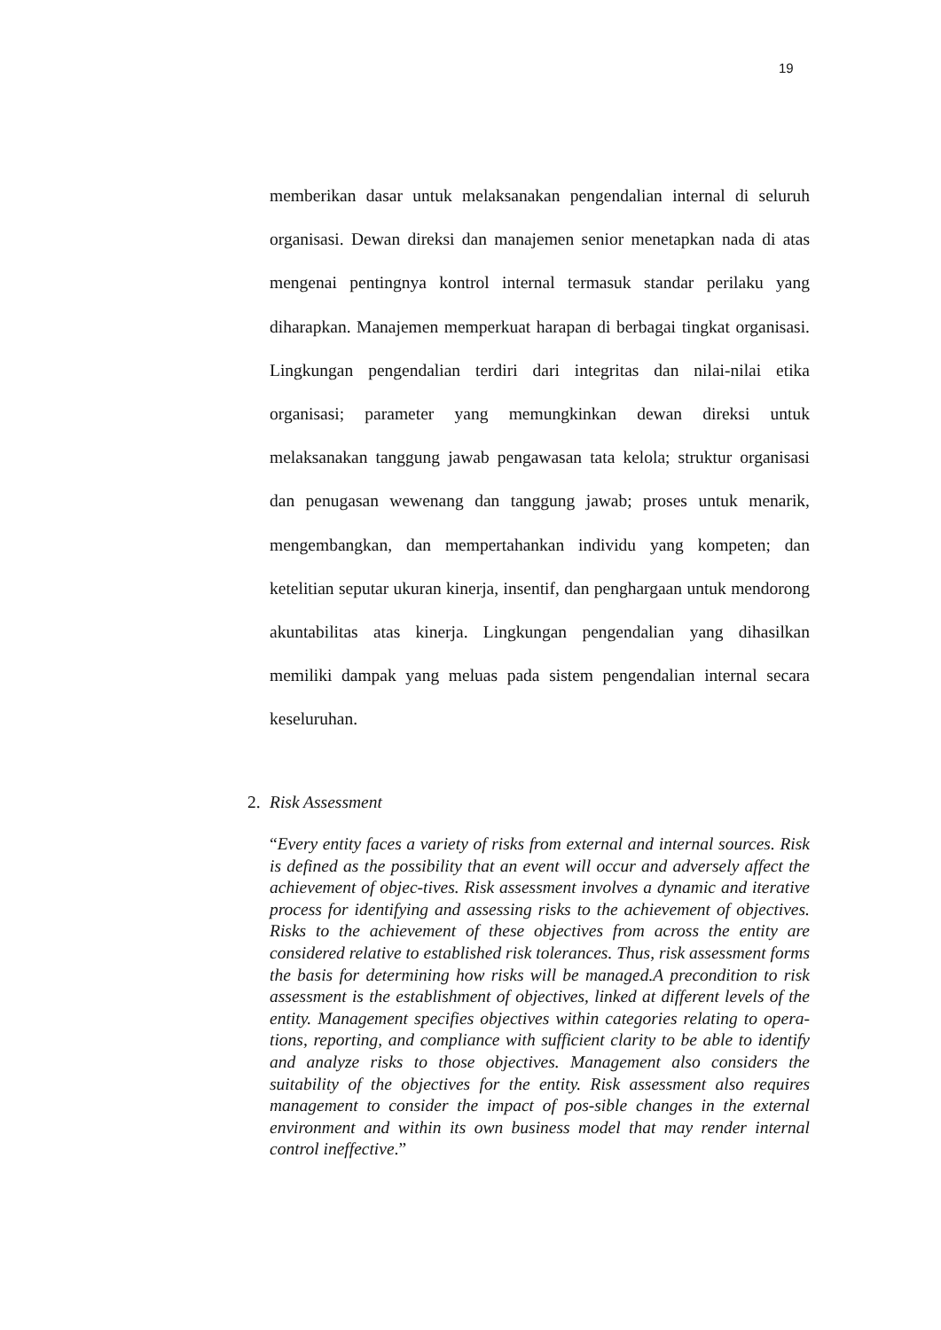19
memberikan dasar untuk melaksanakan pengendalian internal di seluruh organisasi. Dewan direksi dan manajemen senior menetapkan nada di atas mengenai pentingnya kontrol internal termasuk standar perilaku yang diharapkan. Manajemen memperkuat harapan di berbagai tingkat organisasi. Lingkungan pengendalian terdiri dari integritas dan nilai-nilai etika organisasi; parameter yang memungkinkan dewan direksi untuk melaksanakan tanggung jawab pengawasan tata kelola; struktur organisasi dan penugasan wewenang dan tanggung jawab; proses untuk menarik, mengembangkan, dan mempertahankan individu yang kompeten; dan ketelitian seputar ukuran kinerja, insentif, dan penghargaan untuk mendorong akuntabilitas atas kinerja. Lingkungan pengendalian yang dihasilkan memiliki dampak yang meluas pada sistem pengendalian internal secara keseluruhan.
2. Risk Assessment
“Every entity faces a variety of risks from external and internal sources. Risk is defined as the possibility that an event will occur and adversely affect the achievement of objec-tives. Risk assessment involves a dynamic and iterative process for identifying and assessing risks to the achievement of objectives. Risks to the achievement of these objectives from across the entity are considered relative to established risk tolerances. Thus, risk assessment forms the basis for determining how risks will be managed.A precondition to risk assessment is the establishment of objectives, linked at different levels of the entity. Management specifies objectives within categories relating to opera-tions, reporting, and compliance with sufficient clarity to be able to identify and analyze risks to those objectives. Management also considers the suitability of the objectives for the entity. Risk assessment also requires management to consider the impact of pos-sible changes in the external environment and within its own business model that may render internal control ineffective.”